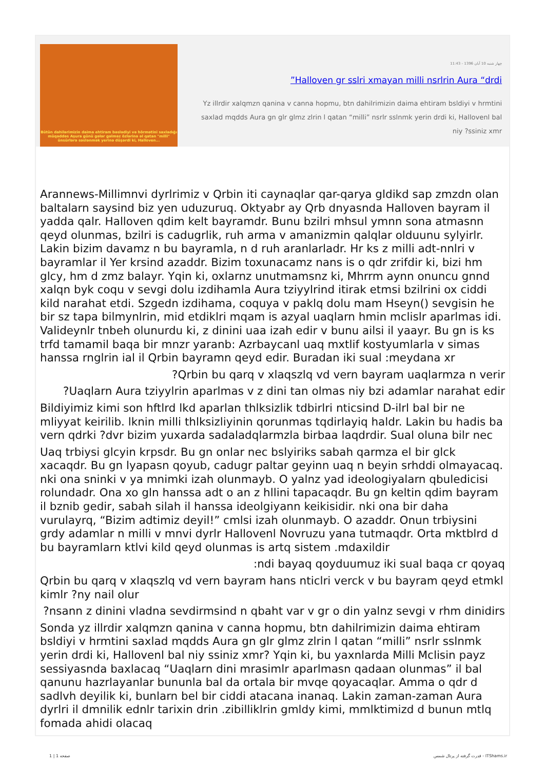Bütün dahilərimizin daima ehtiram bəslədiyi və hörmətini saxladığı müqəddəs Aşura günü gələr gəlməz özlərinə əl qatan "milli" ünsürlərə səslənmək yerinə düşərdi ki, Halloven...
چهار شنبه 10 آبان 1396 - 11:43
”Halloven gr sslri xmayan milli nsrlrin Aura “drdi
Yz illrdir xalqmzn qanina v canna hopmu, btn dahilrimizin daima ehtiram bsldiyi v hrmtini saxlad mqdds Aura gn glr glmz zlrin l qatan “milli” nsrlr sslnmk yerin drdi ki, Hallovenl bal niy ?ssiniz xmr
Arannews-Millimnvi dyrlrimiz v Qrbin iti caynaqlar qar-qarya gldikd sap zmzdn olan baltalarn saysind biz yen uduzuruq. Oktyabr ay Qrb dnyasnda Halloven bayram il yadda qalr. Halloven qdim kelt bayramdr. Bunu bzilri mhsul ymnn sona atmasnn qeyd olunmas, bzilri is cadugrlik, ruh arma v amanizmin qalqlar olduunu sylyirlr. Lakin bizim davamz n bu bayramla, n d ruh aranlarladr. Hr ks z milli adt-nnlri v bayramlar il Yer krsind azaddr. Bizim toxunacamz nans is o qdr zrifdir ki, bizi hm glcy, hm d zmz balayr. Yqin ki, oxlarnz unutmamsnz ki, Mhrrm aynn onuncu gnnd xalqn byk coqu v sevgi dolu izdihamla Aura tziyylrind itirak etmsi bzilrini ox ciddi kild narahat etdi. Szgedn izdihama, coquya v paklq dolu mam Hseyn() sevgisin he bir sz tapa bilmynlrin, mid etdiklri mqam is azyal uaqlarn hmin mclislr aparlmas idi. Valideynlr tnbeh olunurdu ki, z dinini uaa izah edir v bunu ailsi il yaayr. Bu gn is ks trfd tamamil baqa bir mnzr yaranb: Azrbaycanl uaq mxtlif kostyumlarla v simas hanssa rnglrin ial il Qrbin bayramn qeyd edir. Buradan iki sual :meydana xr
?Qrbin bu qarq v xlaqszlq vd vern bayram uaqlarmza n verir
?Uaqlarn Aura tziyylrin aparlmas v z dini tan olmas niy bzi adamlar narahat edir
Bildiyimiz kimi son hftlrd lkd aparlan thlksizlik tdbirlri nticsind D-ilrl bal bir ne mliyyat keirilib. lknin milli thlksizliyinin qorunmas tqdirlayiq haldr. Lakin bu hadis ba vern qdrki ?dvr bizim yuxarda sadaladqlarmzla birbaa laqdrdir. Sual oluna bilr nec
Uaq trbiysi glcyin krpsdr. Bu gn onlar nec bslyiriks sabah qarmza el bir glck xacaqdr. Bu gn lyapasn qoyub, cadugr paltar geyinn uaq n beyin srhddi olmayacaq. nki ona sninki v ya mnimki izah olunmayb. O yalnz yad ideologiyalarn qbuledicisi rolundadr. Ona xo gln hanssa adt o an z hllini tapacaqdr. Bu gn keltin qdim bayram il bznib gedir, sabah silah il hanssa ideolgiyann keikisidir. nki ona bir daha vurulayrq, “Bizim adtimiz deyil!” cmlsi izah olunmayb. O azaddr. Onun trbiysini grdy adamlar n milli v mnvi dyrlr Hallovenl Novruzu yana tutmaqdr. Orta mktblrd d bu bayramlarn ktlvi kild qeyd olunmas is artq sistem .mdaxildir
:ndi bayaq qoyduumuz iki sual baqa cr qoyaq
Qrbin bu qarq v xlaqszlq vd vern bayram hans nticlri verck v bu bayram qeyd etmkl kimlr ?ny nail olur
?nsann z dinini vladna sevdirmsind n qbaht var v gr o din yalnz sevgi v rhm dinidirs
Sonda yz illrdir xalqmzn qanina v canna hopmu, btn dahilrimizin daima ehtiram bsldiyi v hrmtini saxlad mqdds Aura gn glr glmz zlrin l qatan “milli” nsrlr sslnmk yerin drdi ki, Hallovenl bal niy ssiniz xmr? Yqin ki, bu yaxnlarda Milli Mclisin payz sessiyasnda baxlacaq “Uaqlarn dini mrasimlr aparlmasn qadaan olunmas” il bal qanunu hazrlayanlar bununla bal da ortala bir mvqe qoyacaqlar. Amma o qdr d sadlvh deyilik ki, bunlarn bel bir ciddi atacana inanaq. Lakin zaman-zaman Aura dyrlri il dmnilik ednlr tarixin drin .zibilliklrin gmldy kimi, mmlktimizd d bunun mtlq fomada ahidi olacaq
صفحه 1 | 1
قدرت گرفته از پرتال شمس - ITShams.ir